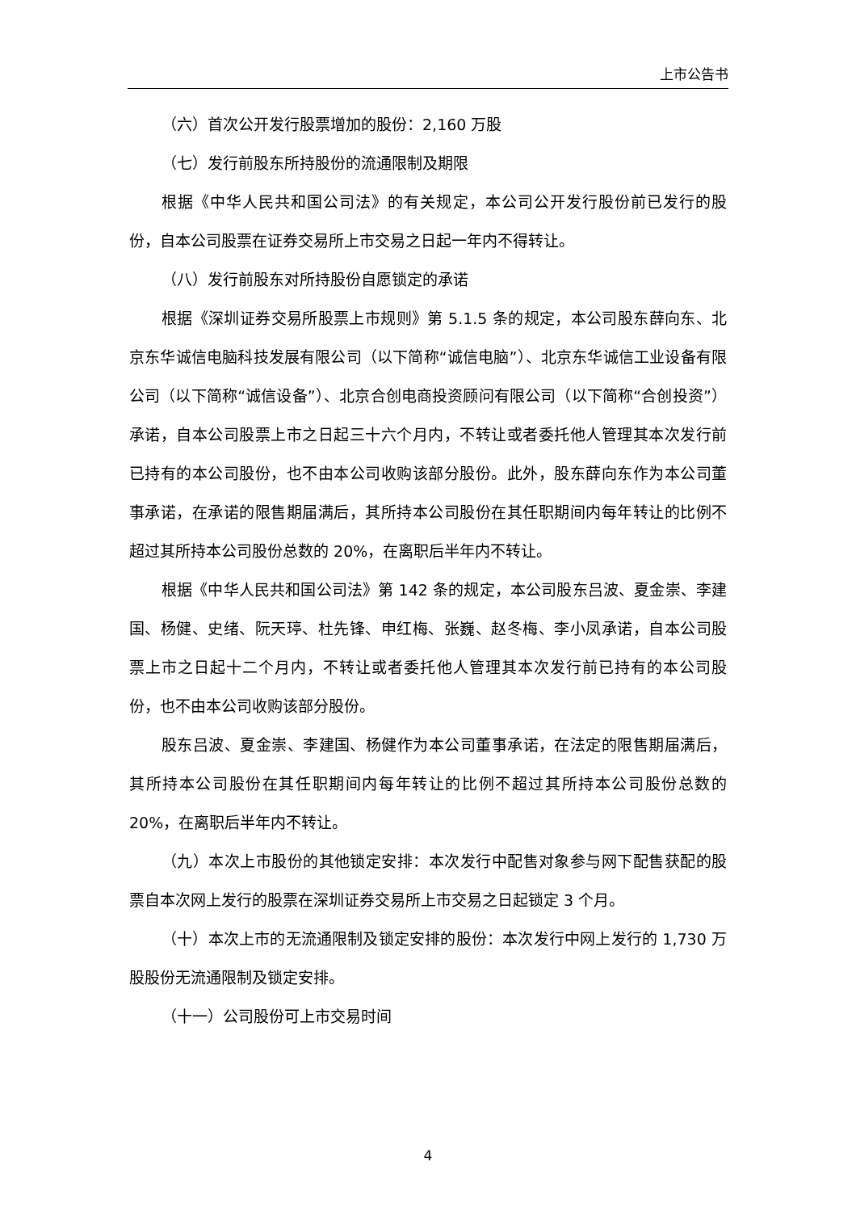上市公告书
（六）首次公开发行股票增加的股份：2,160 万股
（七）发行前股东所持股份的流通限制及期限
根据《中华人民共和国公司法》的有关规定，本公司公开发行股份前已发行的股份，自本公司股票在证券交易所上市交易之日起一年内不得转让。
（八）发行前股东对所持股份自愿锁定的承诺
根据《深圳证券交易所股票上市规则》第 5.1.5 条的规定，本公司股东薛向东、北京东华诚信电脑科技发展有限公司（以下简称“诚信电脑”）、北京东华诚信工业设备有限公司（以下简称“诚信设备”）、北京合创电商投资顾问有限公司（以下简称“合创投资”）承诺，自本公司股票上市之日起三十六个月内，不转让或者委托他人管理其本次发行前已持有的本公司股份，也不由本公司收购该部分股份。此外，股东薛向东作为本公司董事承诺，在承诺的限售期届满后，其所持本公司股份在其任职期间内每年转让的比例不超过其所持本公司股份总数的 20%，在离职后半年内不转让。
根据《中华人民共和国公司法》第 142 条的规定，本公司股东吕波、夏金崇、李建国、杨健、史绪、阮天𤧟、杜先锋、申红梅、张巍、赵冬梅、李小凤承诺，自本公司股票上市之日起十二个月内，不转让或者委托他人管理其本次发行前已持有的本公司股份，也不由本公司收购该部分股份。
股东吕波、夏金崇、李建国、杨健作为本公司董事承诺，在法定的限售期届满后，其所持本公司股份在其任职期间内每年转让的比例不超过其所持本公司股份总数的 20%，在离职后半年内不转让。
（九）本次上市股份的其他锁定安排：本次发行中配售对象参与网下配售获配的股票自本次网上发行的股票在深圳证券交易所上市交易之日起锁定 3 个月。
（十）本次上市的无流通限制及锁定安排的股份：本次发行中网上发行的 1,730 万股股份无流通限制及锁定安排。
（十一）公司股份可上市交易时间
4